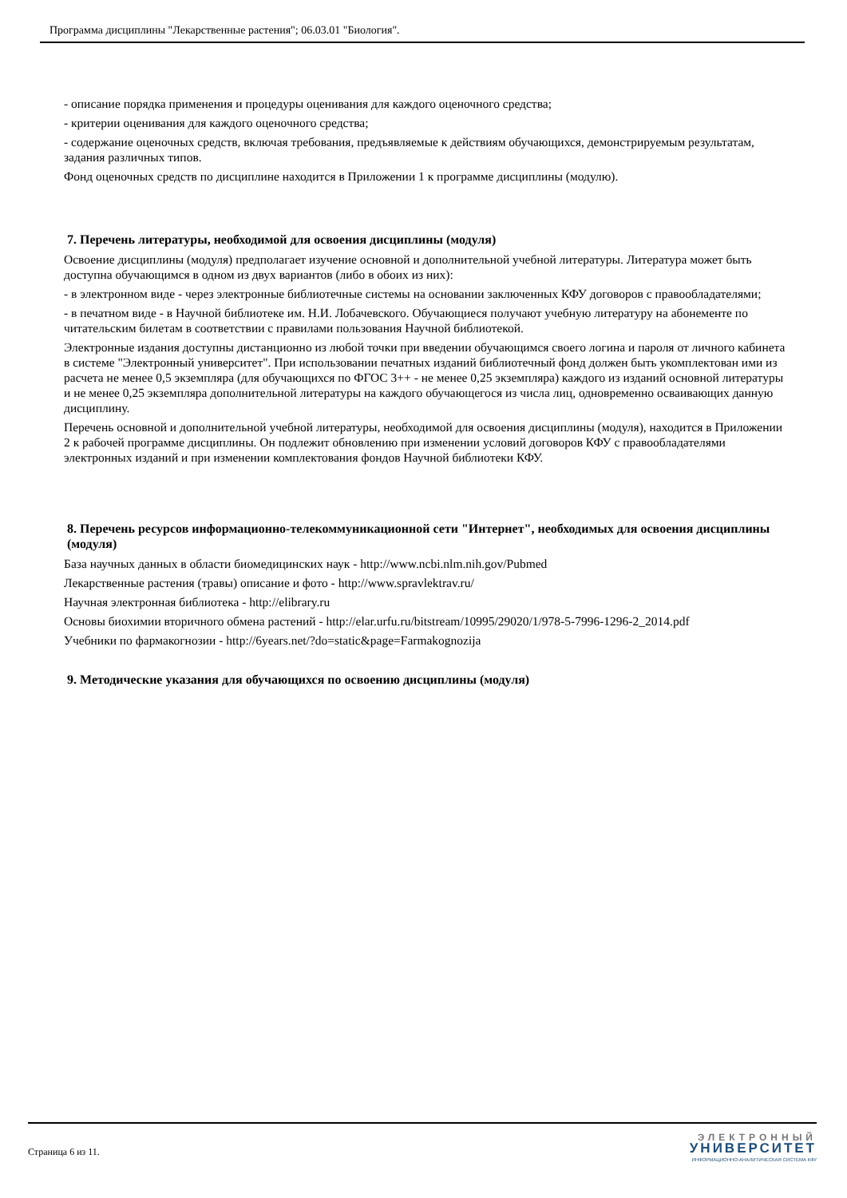Программа дисциплины "Лекарственные растения"; 06.03.01 "Биология".
- описание порядка применения и процедуры оценивания для каждого оценочного средства;
- критерии оценивания для каждого оценочного средства;
- содержание оценочных средств, включая требования, предъявляемые к действиям обучающихся, демонстрируемым результатам, задания различных типов.
Фонд оценочных средств по дисциплине находится в Приложении 1 к программе дисциплины (модулю).
7. Перечень литературы, необходимой для освоения дисциплины (модуля)
Освоение дисциплины (модуля) предполагает изучение основной и дополнительной учебной литературы. Литература может быть доступна обучающимся в одном из двух вариантов (либо в обоих из них):
- в электронном виде - через электронные библиотечные системы на основании заключенных КФУ договоров с правообладателями;
- в печатном виде - в Научной библиотеке им. Н.И. Лобачевского. Обучающиеся получают учебную литературу на абонементе по читательским билетам в соответствии с правилами пользования Научной библиотекой.
Электронные издания доступны дистанционно из любой точки при введении обучающимся своего логина и пароля от личного кабинета в системе "Электронный университет". При использовании печатных изданий библиотечный фонд должен быть укомплектован ими из расчета не менее 0,5 экземпляра (для обучающихся по ФГОС 3++ - не менее 0,25 экземпляра) каждого из изданий основной литературы и не менее 0,25 экземпляра дополнительной литературы на каждого обучающегося из числа лиц, одновременно осваивающих данную дисциплину.
Перечень основной и дополнительной учебной литературы, необходимой для освоения дисциплины (модуля), находится в Приложении 2 к рабочей программе дисциплины. Он подлежит обновлению при изменении условий договоров КФУ с правообладателями электронных изданий и при изменении комплектования фондов Научной библиотеки КФУ.
8. Перечень ресурсов информационно-телекоммуникационной сети "Интернет", необходимых для освоения дисциплины (модуля)
База научных данных в области биомедицинских наук - http://www.ncbi.nlm.nih.gov/Pubmed
Лекарственные растения (травы) описание и фото - http://www.spravlektrav.ru/
Научная электронная библиотека - http://elibrary.ru
Основы биохимии вторичного обмена растений - http://elar.urfu.ru/bitstream/10995/29020/1/978-5-7996-1296-2_2014.pdf
Учебники по фармакогнозии - http://6years.net/?do=static&page=Farmakognozija
9. Методические указания для обучающихся по освоению дисциплины (модуля)
Страница 6 из 11.
ЭЛЕКТРОННЫЙ
УНИВЕРСИТЕТ
ИНФОРМАЦИОННО-АНАЛИТИЧЕСКАЯ СИСТЕМА КФУ